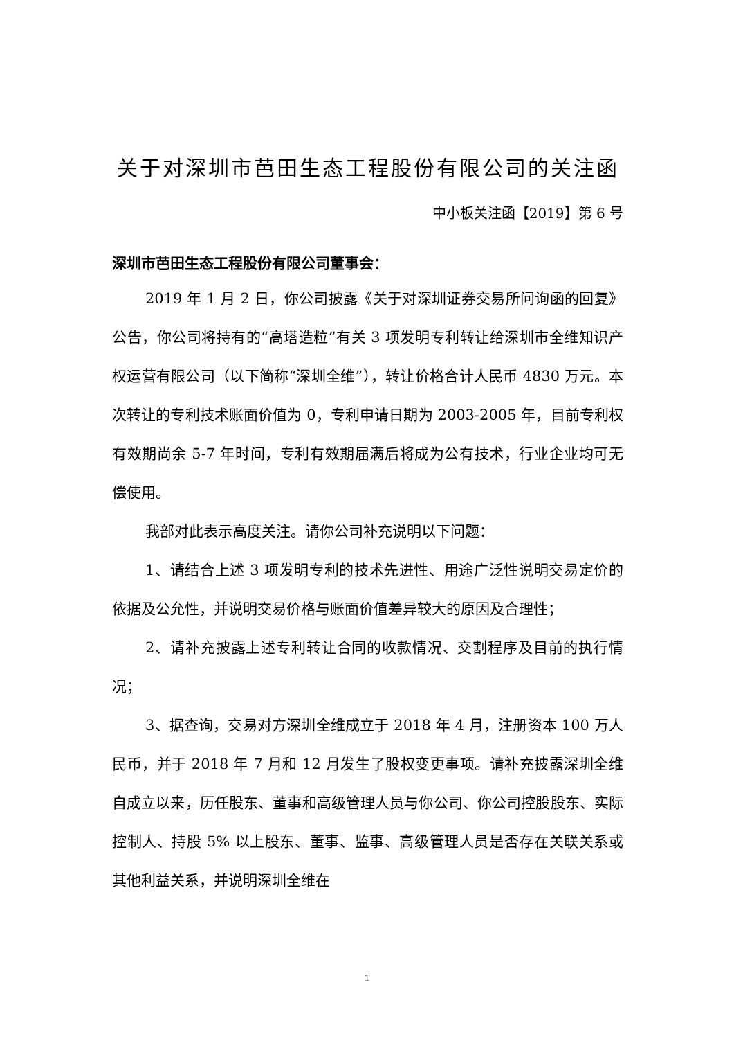关于对深圳市芭田生态工程股份有限公司的关注函
中小板关注函【2019】第 6 号
深圳市芭田生态工程股份有限公司董事会：
2019 年 1 月 2 日，你公司披露《关于对深圳证券交易所问询函的回复》公告，你公司将持有的“高塔造粒”有关 3 项发明专利转让给深圳市全维知识产权运营有限公司（以下简称“深圳全维”），转让价格合计人民币 4830 万元。本次转让的专利技术账面价值为 0，专利申请日期为 2003-2005 年，目前专利权有效期尚余 5-7 年时间，专利有效期届满后将成为公有技术，行业企业均可无偿使用。
我部对此表示高度关注。请你公司补充说明以下问题：
1、请结合上述 3 项发明专利的技术先进性、用途广泛性说明交易定价的依据及公允性，并说明交易价格与账面价值差异较大的原因及合理性；
2、请补充披露上述专利转让合同的收款情况、交割程序及目前的执行情况；
3、据查询，交易对方深圳全维成立于 2018 年 4 月，注册资本 100 万人民币，并于 2018 年 7 月和 12 月发生了股权变更事项。请补充披露深圳全维自成立以来，历任股东、董事和高级管理人员与你公司、你公司控股股东、实际控制人、持股 5% 以上股东、董事、监事、高级管理人员是否存在关联关系或其他利益关系，并说明深圳全维在
1